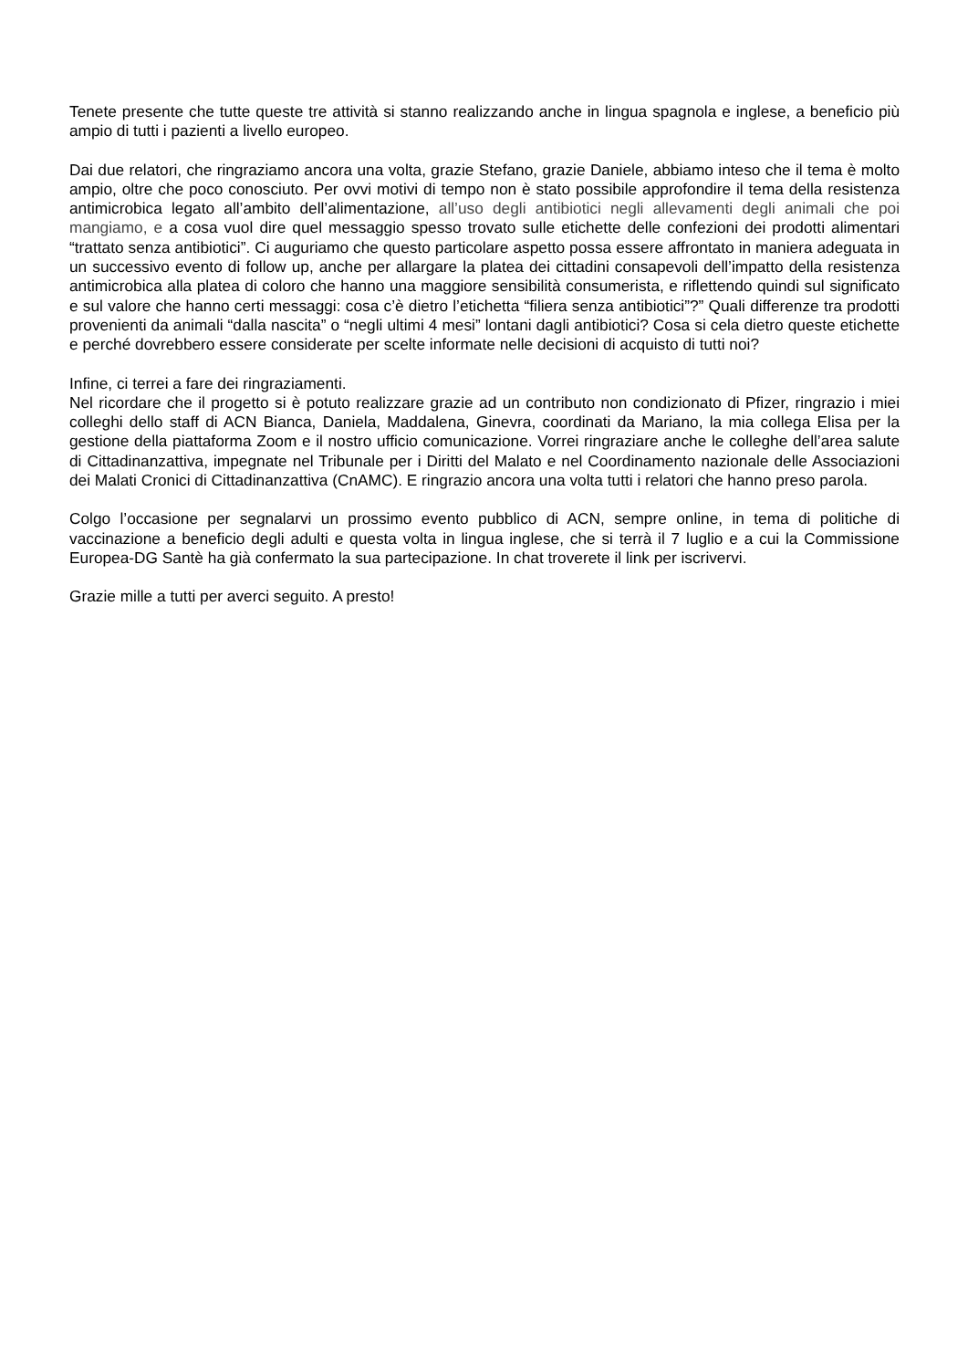Tenete presente che tutte queste tre attività si stanno realizzando anche in lingua spagnola e inglese, a beneficio più ampio di tutti i pazienti a livello europeo.
Dai due relatori, che ringraziamo ancora una volta, grazie Stefano, grazie Daniele, abbiamo inteso che il tema è molto ampio, oltre che poco conosciuto. Per ovvi motivi di tempo non è stato possibile approfondire il tema della resistenza antimicrobica legato all’ambito dell’alimentazione, all’uso degli antibiotici negli allevamenti degli animali che poi mangiamo, e a cosa vuol dire quel messaggio spesso trovato sulle etichette delle confezioni dei prodotti alimentari “trattato senza antibiotici”. Ci auguriamo che questo particolare aspetto possa essere affrontato in maniera adeguata in un successivo evento di follow up, anche per allargare la platea dei cittadini consapevoli dell’impatto della resistenza antimicrobica alla platea di coloro che hanno una maggiore sensibilità consumerista, e riflettendo quindi sul significato e sul valore che hanno certi messaggi: cosa c’è dietro l’etichetta “filiera senza antibiotici”?” Quali differenze tra prodotti provenienti da animali “dalla nascita” o “negli ultimi 4 mesi” lontani dagli antibiotici? Cosa si cela dietro queste etichette e perché dovrebbero essere considerate per scelte informate nelle decisioni di acquisto di tutti noi?
Infine, ci terrei a fare dei ringraziamenti.
Nel ricordare che il progetto si è potuto realizzare grazie ad un contributo non condizionato di Pfizer, ringrazio i miei colleghi dello staff di ACN Bianca, Daniela, Maddalena, Ginevra, coordinati da Mariano, la mia collega Elisa per la gestione della piattaforma Zoom e il nostro ufficio comunicazione. Vorrei ringraziare anche le colleghe dell’area salute di Cittadinanzattiva, impegnate nel Tribunale per i Diritti del Malato e nel Coordinamento nazionale delle Associazioni dei Malati Cronici di Cittadinanzattiva (CnAMC). E ringrazio ancora una volta tutti i relatori che hanno preso parola.
Colgo l’occasione per segnalarvi un prossimo evento pubblico di ACN, sempre online, in tema di politiche di vaccinazione a beneficio degli adulti e questa volta in lingua inglese, che si terrà il 7 luglio e a cui la Commissione Europea-DG Santè ha già confermato la sua partecipazione. In chat troverete il link per iscrivervi.
Grazie mille a tutti per averci seguito. A presto!